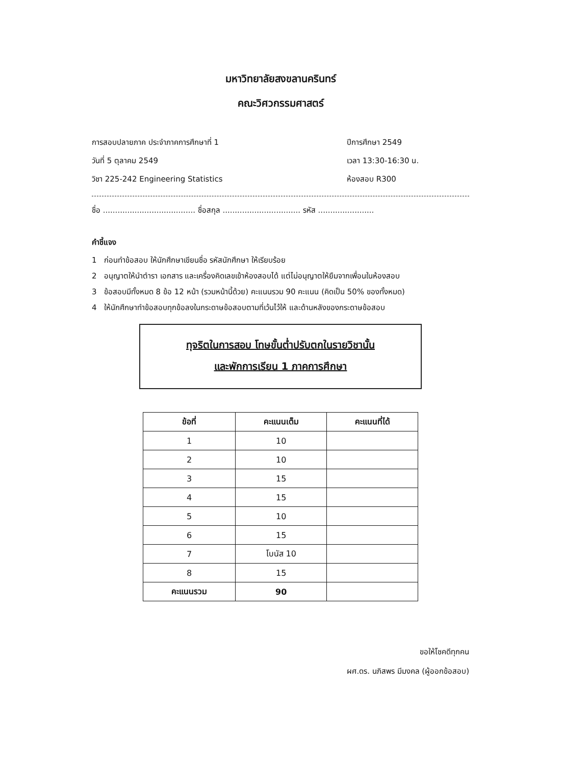มหาวิทยาลัยสงขลานครินทร์
คณะวิศวกรรมศาสตร์
การสอบปลายภาค ประจำภาคการศึกษาที่ 1 ปีการศึกษา 2549
วันที่ 5 ตุลาคม 2549 เวลา 13:30-16:30 น.
วิชา 225-242 Engineering Statistics ห้องสอบ R300
ชื่อ ...................................... ชื่อสกุล ................................ รหัส .......................
คำชี้แจง
1 ก่อนทำข้อสอบ ให้นักศึกษาเขียนชื่อ รหัสนักศึกษา ให้เรียบร้อย
2 อนุญาตให้นำตำรา เอกสาร และเครื่องคิดเลขเข้าห้องสอบได้ แต่ไม่อนุญาตให้ยืมจากเพื่อนในห้องสอบ
3 ข้อสอบมีทั้งหมด 8 ข้อ 12 หน้า (รวมหน้านี้ด้วย) คะแนนรวม 90 คะแนน (คิดเป็น 50% ของทั้งหมด)
4 ให้นักศึกษาทำข้อสอบทุกข้อลงในกระดาษข้อสอบตามที่เว้นไว้ให้ และด้านหลังของกระดาษข้อสอบ
ทุจริตในการสอบ โทษขั้นต่ำปรับตกในรายวิชานั้น
และพักการเรียน 1 ภาคการศึกษา
| ข้อที่ | คะแนนเต็ม | คะแนนที่ได้ |
| --- | --- | --- |
| 1 | 10 | |
| 2 | 10 | |
| 3 | 15 | |
| 4 | 15 | |
| 5 | 10 | |
| 6 | 15 | |
| 7 | โบนัส 10 | |
| 8 | 15 | |
| คะแนนรวม | 90 | |
ขอให้โชคดีทุกคน
ผศ.ดร. นภิสพร มีมงคล (ผู้ออกข้อสอบ)